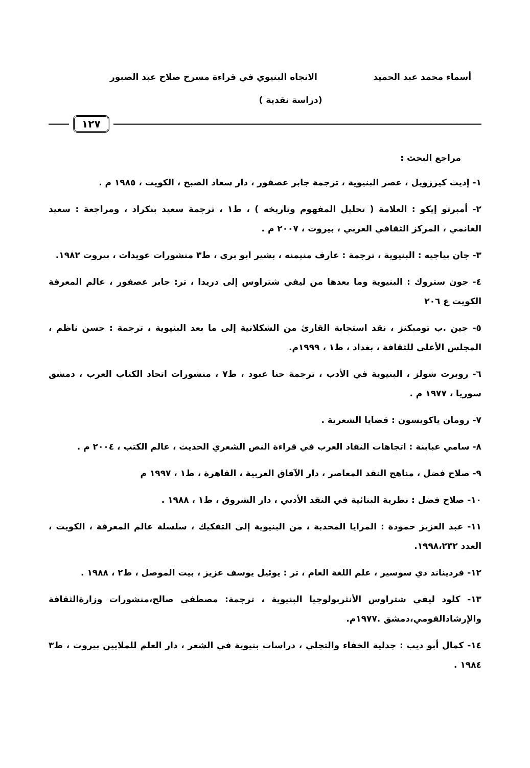أسماء محمد عبد الحميد الاتجاه البنيوي في قراءة مسرح صلاح عبد الصبور
(دراسة نقدية )
١٢٧
مراجع البحث :
١- إديث كيرزويل ، عصر البنيوية ، ترجمة جابر عصفور ، دار سعاد الصبح ، الكويت ، ١٩٨٥ م .
٢- أمبرتو إيكو : العلامة ( تحليل المفهوم وتاريخه ) ، ط١ ، ترجمة سعيد بنكراد ، ومراجعة : سعيد الغانمي ، المركز الثقافي العربي ، بيروت ، ٢٠٠٧ م .
٣- جان بياجيه : البنيوية ، ترجمة : عارف منيمنه ، بشير ابو بري ، ط٣ منشورات عويدات ، بيروت ١٩٨٢.
٤- جون ستروك : البنيوية وما بعدها من ليفي شتراوس إلى دريدا ، تر: جابر عصفور ، عالم المعرفة الكويت ع ٢٠٦
٥- جين .ب تومبكنز ، نقد استجابة القارئ من الشكلانية إلى ما بعد البنيوية ، ترجمة : حسن ناظم ، المجلس الأعلى للثقافة ، بغداد ، ط١ ، ١٩٩٩م.
٦- روبرت شولز ، البنيوية في الأدب ، ترجمة حنا عبود ، ط٧ ، منشورات اتحاد الكتاب العرب ، دمشق سوريا ، ١٩٧٧ م .
٧- رومان ياكويسون : قضايا الشعرية .
٨- سامي عبابنة : اتجاهات النقاد العرب في قراءة النص الشعري الحديث ، عالم الكتب ، ٢٠٠٤ م .
٩- صلاح فضل ، مناهج النقد المعاصر ، دار الآفاق العربية ، القاهرة ، ط١ ، ١٩٩٧ م
١٠- صلاح فضل : نظرية البنائية في النقد الأدبي ، دار الشروق ، ط١ ، ١٩٨٨ .
١١- عبد العزيز حمودة : المرايا المحدبة ، من البنيوية إلى التفكيك ، سلسلة عالم المعرفة ، الكويت ، العدد ١٩٩٨،٢٣٢.
١٢- فرديناند دي سوسير ، علم اللغة العام ، تر : يوئيل يوسف عزيز ، بيت الموصل ، ط٢ ، ١٩٨٨ .
١٣- كلود ليفي شتراوس الأنثربولوجيا البنيوية ، ترجمة: مصطفى صالح،منشورات وزارةالثقافة والإرشادالقومي،دمشق .١٩٧٧م.
١٤- كمال أبو ديب : جدلية الخفاء والتجلي ، دراسات بنيوية في الشعر ، دار العلم للملايين بيروت ، ط٣ ١٩٨٤ .